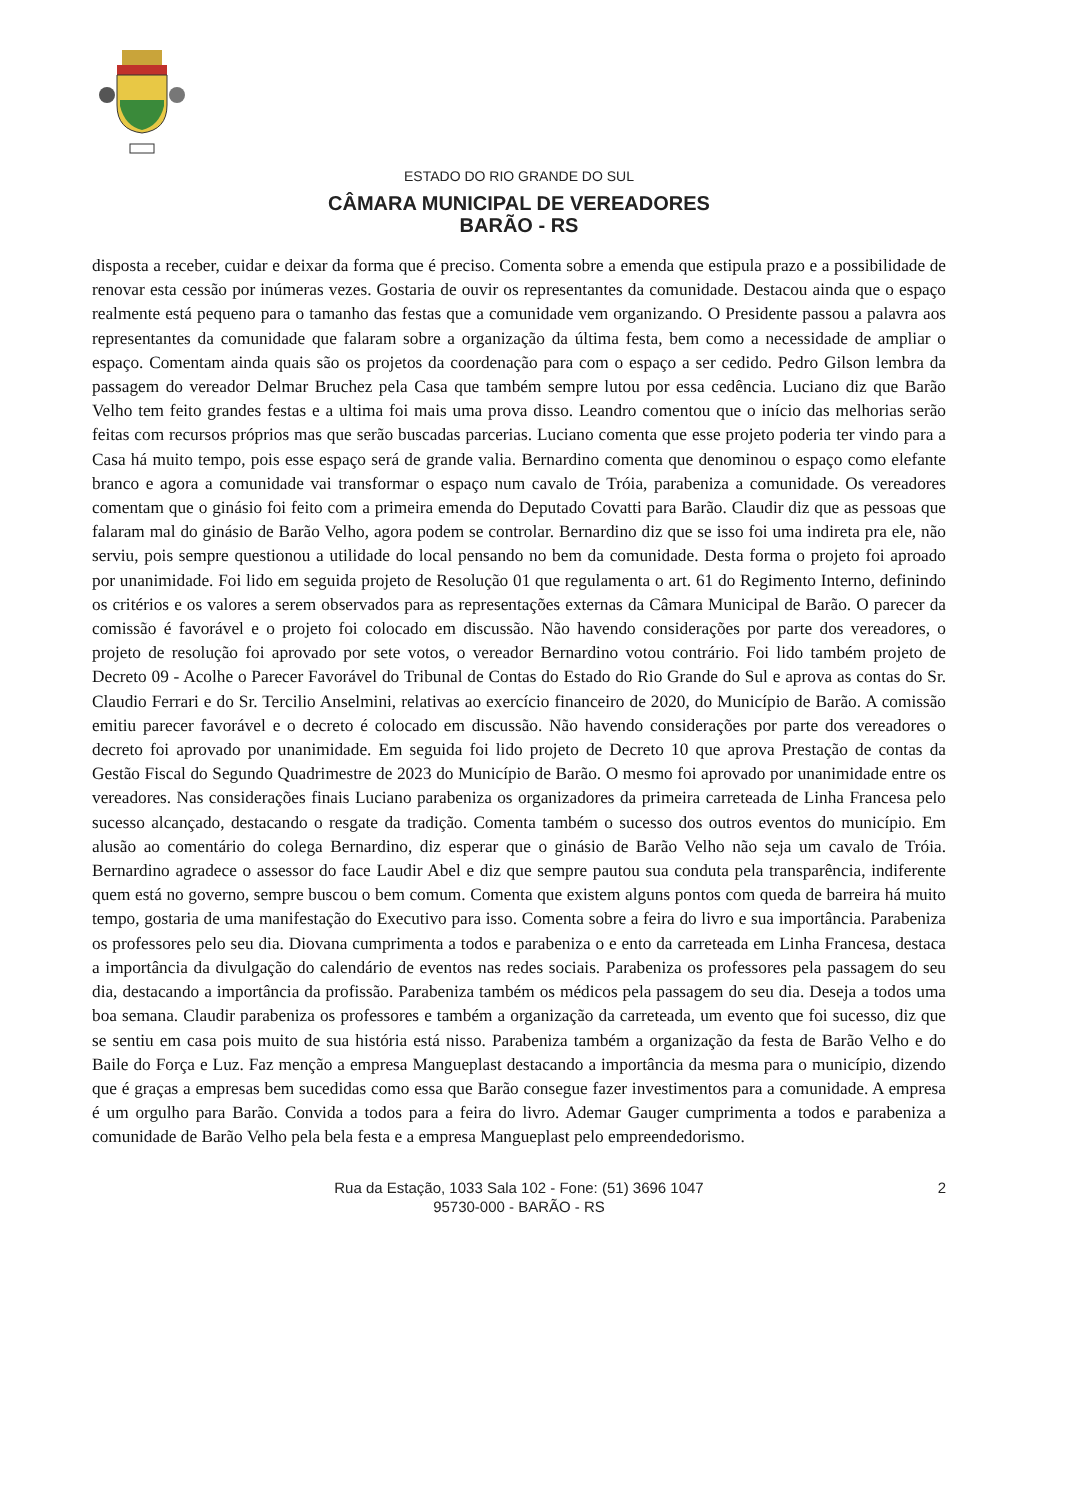ESTADO DO RIO GRANDE DO SUL
CÂMARA MUNICIPAL DE VEREADORES
BARÃO - RS
disposta a receber, cuidar e deixar da forma que é preciso. Comenta sobre a emenda que estipula prazo e a possibilidade de renovar esta cessão por inúmeras vezes. Gostaria de ouvir os representantes da comunidade. Destacou ainda que o espaço realmente está pequeno para o tamanho das festas que a comunidade vem organizando. O Presidente passou a palavra aos representantes da comunidade que falaram sobre a organização da última festa, bem como a necessidade de ampliar o espaço. Comentam ainda quais são os projetos da coordenação para com o espaço a ser cedido. Pedro Gilson lembra da passagem do vereador Delmar Bruchez pela Casa que também sempre lutou por essa cedência. Luciano diz que Barão Velho tem feito grandes festas e a ultima foi mais uma prova disso. Leandro comentou que o início das melhorias serão feitas com recursos próprios mas que serão buscadas parcerias. Luciano comenta que esse projeto poderia ter vindo para a Casa há muito tempo, pois esse espaço será de grande valia. Bernardino comenta que denominou o espaço como elefante branco e agora a comunidade vai transformar o espaço num cavalo de Tróia, parabeniza a comunidade. Os vereadores comentam que o ginásio foi feito com a primeira emenda do Deputado Covatti para Barão. Claudir diz que as pessoas que falaram mal do ginásio de Barão Velho, agora podem se controlar. Bernardino diz que se isso foi uma indireta pra ele, não serviu, pois sempre questionou a utilidade do local pensando no bem da comunidade. Desta forma o projeto foi aproado por unanimidade. Foi lido em seguida projeto de Resolução 01 que regulamenta o art. 61 do Regimento Interno, definindo os critérios e os valores a serem observados para as representações externas da Câmara Municipal de Barão. O parecer da comissão é favorável e o projeto foi colocado em discussão. Não havendo considerações por parte dos vereadores, o projeto de resolução foi aprovado por sete votos, o vereador Bernardino votou contrário. Foi lido também projeto de Decreto 09 - Acolhe o Parecer Favorável do Tribunal de Contas do Estado do Rio Grande do Sul e aprova as contas do Sr. Claudio Ferrari e do Sr. Tercilio Anselmini, relativas ao exercício financeiro de 2020, do Município de Barão. A comissão emitiu parecer favorável e o decreto é colocado em discussão. Não havendo considerações por parte dos vereadores o decreto foi aprovado por unanimidade. Em seguida foi lido projeto de Decreto 10 que aprova Prestação de contas da Gestão Fiscal do Segundo Quadrimestre de 2023 do Município de Barão. O mesmo foi aprovado por unanimidade entre os vereadores. Nas considerações finais Luciano parabeniza os organizadores da primeira carreteada de Linha Francesa pelo sucesso alcançado, destacando o resgate da tradição. Comenta também o sucesso dos outros eventos do município. Em alusão ao comentário do colega Bernardino, diz esperar que o ginásio de Barão Velho não seja um cavalo de Tróia. Bernardino agradece o assessor do face Laudir Abel e diz que sempre pautou sua conduta pela transparência, indiferente quem está no governo, sempre buscou o bem comum. Comenta que existem alguns pontos com queda de barreira há muito tempo, gostaria de uma manifestação do Executivo para isso. Comenta sobre a feira do livro e sua importância. Parabeniza os professores pelo seu dia. Diovana cumprimenta a todos e parabeniza o e ento da carreteada em Linha Francesa, destaca a importância da divulgação do calendário de eventos nas redes sociais. Parabeniza os professores pela passagem do seu dia, destacando a importância da profissão. Parabeniza também os médicos pela passagem do seu dia. Deseja a todos uma boa semana. Claudir parabeniza os professores e também a organização da carreteada, um evento que foi sucesso, diz que se sentiu em casa pois muito de sua história está nisso. Parabeniza também a organização da festa de Barão Velho e do Baile do Força e Luz. Faz menção a empresa Mangueplast destacando a importância da mesma para o município, dizendo que é graças a empresas bem sucedidas como essa que Barão consegue fazer investimentos para a comunidade. A empresa é um orgulho para Barão. Convida a todos para a feira do livro. Ademar Gauger cumprimenta a todos e parabeniza a comunidade de Barão Velho pela bela festa e a empresa Mangueplast pelo empreendedorismo.
Rua da Estação, 1033 Sala 102 - Fone: (51) 3696 1047
95730-000 - BARÃO - RS
2